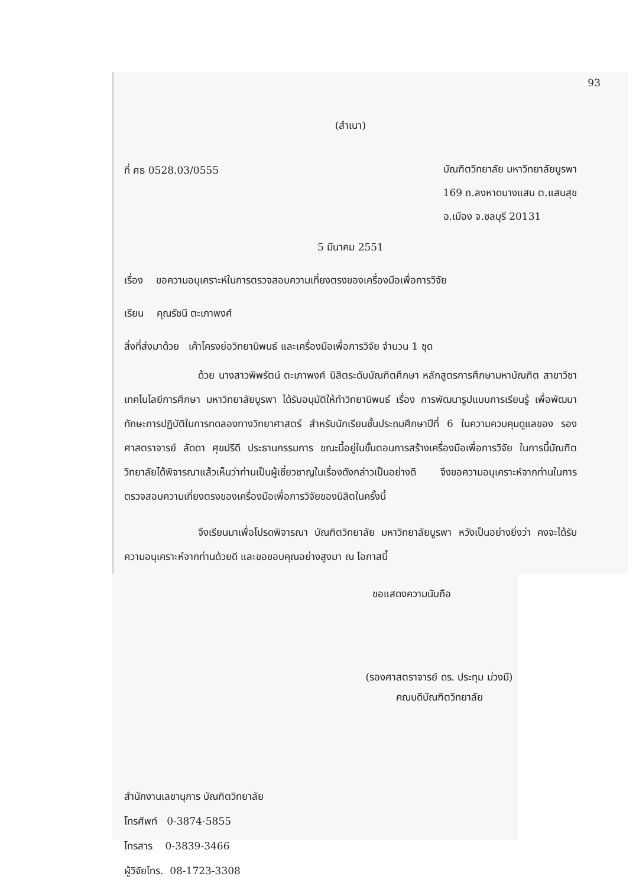93
(สำเนา)
ที่ ศธ 0528.03/0555
บัณฑิตวิทยาลัย มหาวิทยาลัยบูรพา
169 ถ.ลงหาดบางแสน ต.แสนสุข
อ.เมือง จ.ชลบุรี 20131
5 มีนาคม 2551
เรื่อง ขอความอนุเคราะห์ในการตรวจสอบความเที่ยงตรงของเครื่องมือเพื่อการวิจัย
เรียน คุณรัชนี ตะเภาพงศ์
สิ่งที่ส่งมาด้วย เค้าโครงย่อวิทยานิพนธ์ และเครื่องมือเพื่อการวิจัย จำนวน 1 ชุด
ด้วย นางสาวพิพรัตน์ ตะเภาพงศ์ นิสิตระดับบัณฑิตศึกษา หลักสูตรการศึกษามหาบัณฑิต สาขาวิชาเทคโนโลยีการศึกษา มหาวิทยาลัยบูรพา ได้รับอนุมัติให้ทำวิทยานิพนธ์ เรื่อง การพัฒนารูปแบบการเรียนรู้ เพื่อพัฒนาทักษะการปฏิบัติในการทดลองทางวิทยาศาสตร์ สำหรับนักเรียนชั้นประถมศึกษาปีที่ 6 ในความควบคุมดูแลของ รองศาสตราจารย์ ลัดดา ศุขปรีดี ประธานกรรมการ ขณะนี้อยู่ในขั้นตอนการสร้างเครื่องมือเพื่อการวิจัย ในการนี้บัณฑิตวิทยาลัยได้พิจารณาแล้วเห็นว่าท่านเป็นผู้เชี่ยวชาญในเรื่องดังกล่าวเป็นอย่างดี จึงขอความอนุเคราะห์จากท่านในการตรวจสอบความเที่ยงตรงของเครื่องมือเพื่อการวิจัยของนิสิตในครั้งนี้
จึงเรียนมาเพื่อโปรดพิจารณา บัณฑิตวิทยาลัย มหาวิทยาลัยบูรพา หวังเป็นอย่างยิ่งว่า คงจะได้รับความอนุเคราะห์จากท่านด้วยดี และขอขอบคุณอย่างสูงมา ณ โอกาสนี้
ขอแสดงความนับถือ
(รองศาสตราจารย์ ดร. ประทุม ม่วงมี)
คณบดีบัณฑิตวิทยาลัย
สำนักงานเลขานุการ บัณฑิตวิทยาลัย
โทรศัพท์ 0-3874-5855
โทรสาร 0-3839-3466
ผู้วิจัยโทร. 08-1723-3308